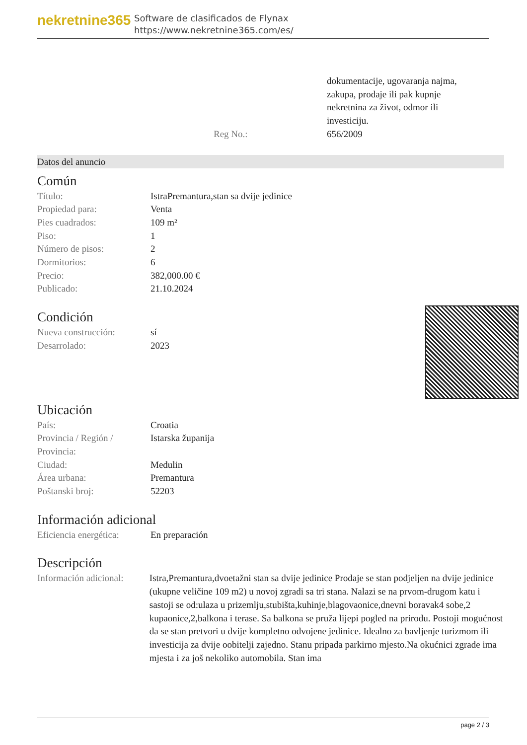nekretnine365
Software de clasificados de Flynax
https://www.nekretnine365.com/es/
| | dokumentacije, ugovaranja najma, zakupa, prodaje ili pak kupnje nekretnina za život, odmor ili investiciju. |
| Reg No.: | 656/2009 |
Datos del anuncio
Común
| Título: | IstraPremantura,stan sa dvije jedinice |
| Propiedad para: | Venta |
| Pies cuadrados: | 109 m² |
| Piso: | 1 |
| Número de pisos: | 2 |
| Dormitorios: | 6 |
| Precio: | 382,000.00 € |
| Publicado: | 21.10.2024 |
Condición
| Nueva construcción: | sí |
| Desarrolado: | 2023 |
Ubicación
| País: | Croatia |
| Provincia / Región / Provincia: | Istarska županija |
| Ciudad: | Medulin |
| Área urbana: | Premantura |
| Poštanski broj: | 52203 |
Información adicional
| Eficiencia energética: | En preparación |
Descripción
| Información adicional: | Istra,Premantura,dvoetažni stan sa dvije jedinice Prodaje se stan podjeljen na dvije jedinice (ukupne veličine 109 m2) u novoj zgradi sa tri stana. Nalazi se na prvom-drugom katu i sastoji se od:ulaza u prizemlju,stubišta,kuhinje,blagovaonice,dnevni boravak4 sobe,2 kupaonice,2,balkona i terase. Sa balkona se pruža lijepi pogled na prirodu. Postoji mogućnost da se stan pretvori u dvije kompletno odvojene jedinice. Idealno za bavljenje turizmom ili investicija za dvije oobitelji zajedno. Stanu pripada parkirno mjesto.Na okućnici zgrade ima mjesta i za još nekoliko automobila. Stan ima |
page 2 / 3